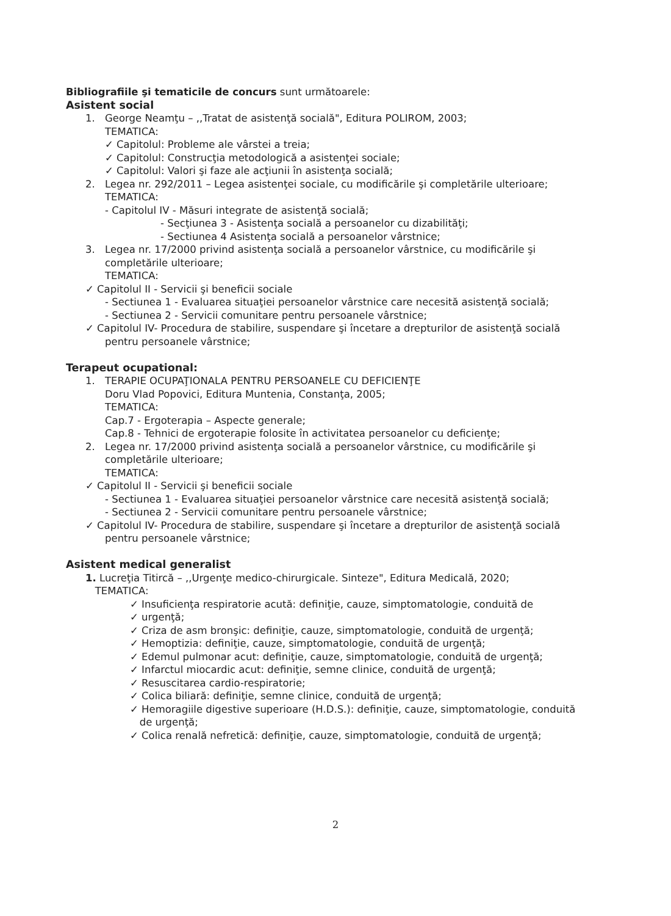Bibliografiile şi tematicile de concurs sunt următoarele:
Asistent social
1. George Neamţu – ,,Tratat de asistenţă socială", Editura POLIROM, 2003;
TEMATICA:
✓ Capitolul: Probleme ale vârstei a treia;
✓ Capitolul: Construcţia metodologică a asistenţei sociale;
✓ Capitolul: Valori şi faze ale acţiunii în asistenţa socială;
2. Legea nr. 292/2011 – Legea asistenţei sociale, cu modificările şi completările ulterioare;
TEMATICA:
- Capitolul IV - Măsuri integrate de asistenţă socială;
- Secţiunea 3 - Asistenţa socială a persoanelor cu dizabilităţi;
- Sectiunea 4 Asistenţa socială a persoanelor vârstnice;
3. Legea nr. 17/2000 privind asistenţa socială a persoanelor vârstnice, cu modificările şi
completările ulterioare;
TEMATICA:
✓ Capitolul II - Servicii şi beneficii sociale
- Sectiunea 1 - Evaluarea situaţiei persoanelor vârstnice care necesită asistenţă socială;
- Sectiunea 2 - Servicii comunitare pentru persoanele vârstnice;
✓ Capitolul IV- Procedura de stabilire, suspendare şi încetare a drepturilor de asistenţă socială
pentru persoanele vârstnice;
Terapeut ocupational:
1. TERAPIE OCUPAŢIONALA PENTRU PERSOANELE CU DEFICIENŢE
Doru Vlad Popovici, Editura Muntenia, Constanţa, 2005;
TEMATICA:
Cap.7 - Ergoterapia – Aspecte generale;
Cap.8 - Tehnici de ergoterapie folosite în activitatea persoanelor cu deficienţe;
2. Legea nr. 17/2000 privind asistenţa socială a persoanelor vârstnice, cu modificările şi
completările ulterioare;
TEMATICA:
✓ Capitolul II - Servicii şi beneficii sociale
- Sectiunea 1 - Evaluarea situaţiei persoanelor vârstnice care necesită asistenţă socială;
- Sectiunea 2 - Servicii comunitare pentru persoanele vârstnice;
✓ Capitolul IV- Procedura de stabilire, suspendare şi încetare a drepturilor de asistenţă socială
pentru persoanele vârstnice;
Asistent medical generalist
1. Lucreţia Titircă – ,,Urgenţe medico-chirurgicale. Sinteze", Editura Medicală, 2020;
TEMATICA:
✓ Insuficienţa respiratorie acută: definiţie, cauze, simptomatologie, conduită de
✓ urgenţă;
✓ Criza de asm bronşic: definiţie, cauze, simptomatologie, conduită de urgenţă;
✓ Hemoptizia: definiţie, cauze, simptomatologie, conduită de urgenţă;
✓ Edemul pulmonar acut: definiţie, cauze, simptomatologie, conduită de urgenţă;
✓ Infarctul miocardic acut: definiţie, semne clinice, conduită de urgenţă;
✓ Resuscitarea cardio-respiratorie;
✓ Colica biliară: definiţie, semne clinice, conduită de urgenţă;
✓ Hemoragiile digestive superioare (H.D.S.): definiţie, cauze, simptomatologie, conduită
de urgenţă;
✓ Colica renală nefretică: definiţie, cauze, simptomatologie, conduită de urgenţă;
2